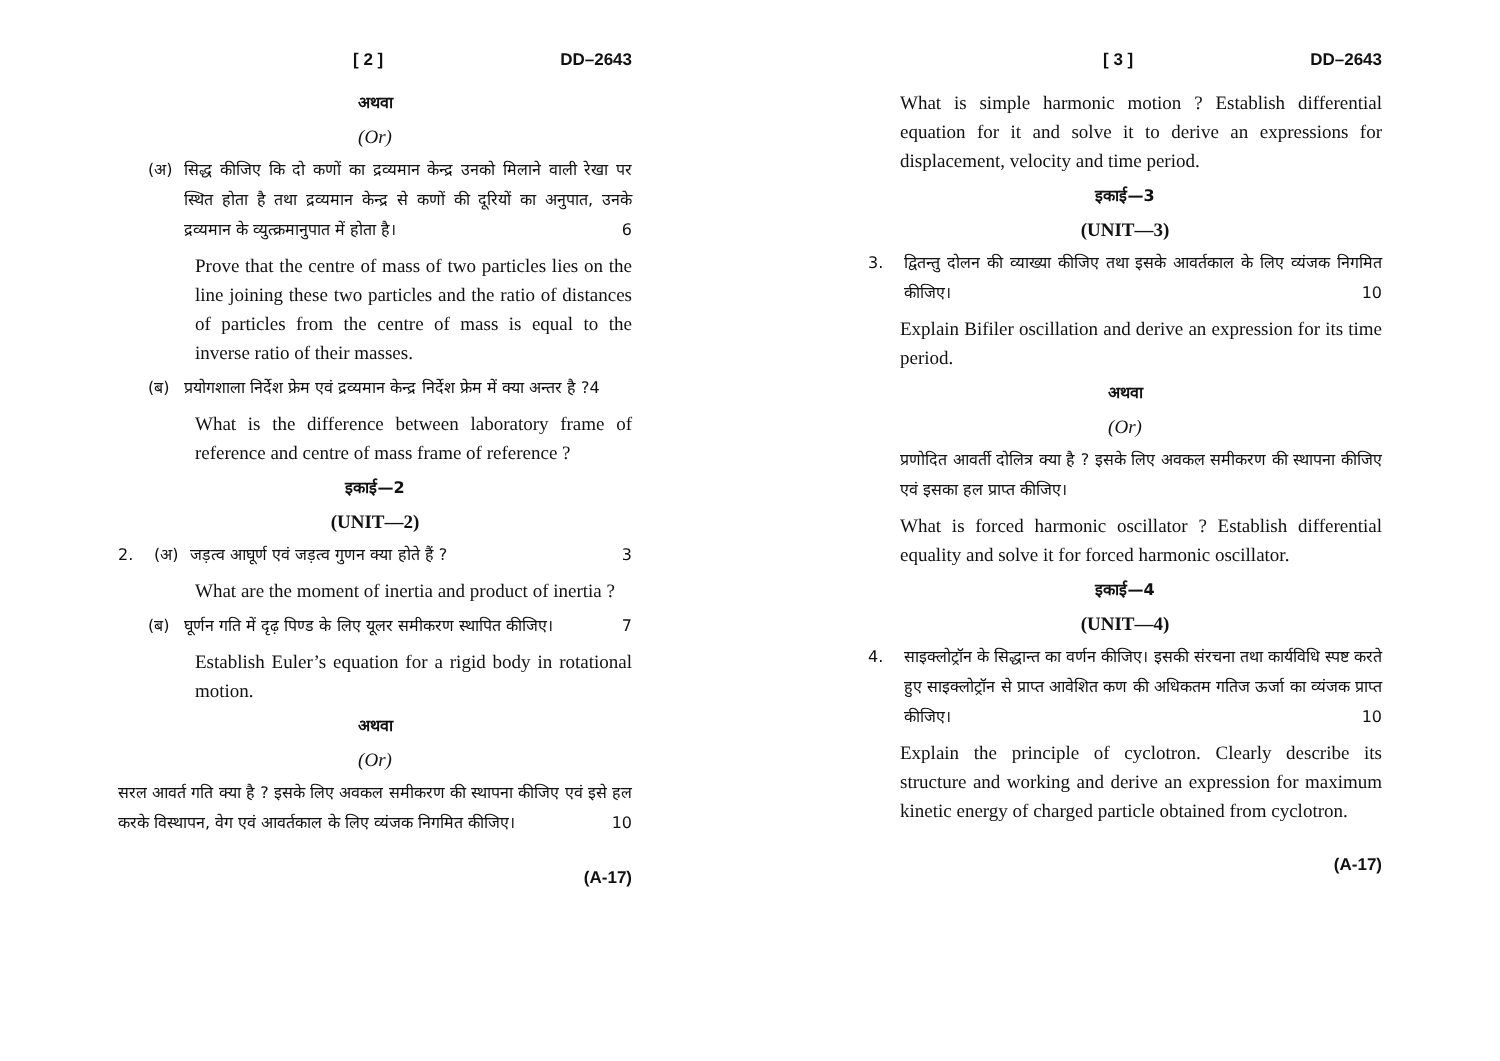[ 2 ] DD–2643
अथवा
(Or)
(अ)
सिद्ध कीजिए कि दो कणों का द्रव्यमान केन्द्र उनको मिलाने वाली रेखा पर स्थित होता है तथा द्रव्यमान केन्द्र से कणों की दूरियों का अनुपात, उनके द्रव्यमान के व्युत्क्रमानुपात में होता है। 6
Prove that the centre of mass of two particles lies on the line joining these two particles and the ratio of distances of particles from the centre of mass is equal to the inverse ratio of their masses.
(ब)
प्रयोगशाला निर्देश फ्रेम एवं द्रव्यमान केन्द्र निर्देश फ्रेम में क्या अन्तर है ? 4
What is the difference between laboratory frame of reference and centre of mass frame of reference ?
इकाई—2
(UNIT—2)
2. (अ)
जड़त्व आघूर्ण एवं जड़त्व गुणन क्या होते हैं ? 3
What are the moment of inertia and product of inertia ?
(ब)
घूर्णन गति में दृढ़ पिण्ड के लिए यूलर समीकरण स्थापित कीजिए। 7
Establish Euler’s equation for a rigid body in rotational motion.
अथवा
(Or)
सरल आवर्त गति क्या है ? इसके लिए अवकल समीकरण की स्थापना कीजिए एवं इसे हल करके विस्थापन, वेग एवं आवर्तकाल के लिए व्यंजक निगमित कीजिए। 10
(A-17)
[ 3 ] DD–2643
What is simple harmonic motion ? Establish differential equation for it and solve it to derive an expressions for displacement, velocity and time period.
इकाई—3
(UNIT—3)
3. द्वितन्तु दोलन की व्याख्या कीजिए तथा इसके आवर्तकाल के लिए व्यंजक निगमित कीजिए। 10
Explain Bifiler oscillation and derive an expression for its time period.
अथवा
(Or)
प्रणोदित आवर्ती दोलित्र क्या है ? इसके लिए अवकल समीकरण की स्थापना कीजिए एवं इसका हल प्राप्त कीजिए।
What is forced harmonic oscillator ? Establish differential equality and solve it for forced harmonic oscillator.
इकाई—4
(UNIT—4)
4. साइक्लोट्रॉन के सिद्धान्त का वर्णन कीजिए। इसकी संरचना तथा कार्यविधि स्पष्ट करते हुए साइक्लोट्रॉन से प्राप्त आवेशित कण की अधिकतम गतिज ऊर्जा का व्यंजक प्राप्त कीजिए। 10
Explain the principle of cyclotron. Clearly describe its structure and working and derive an expression for maximum kinetic energy of charged particle obtained from cyclotron.
(A-17)